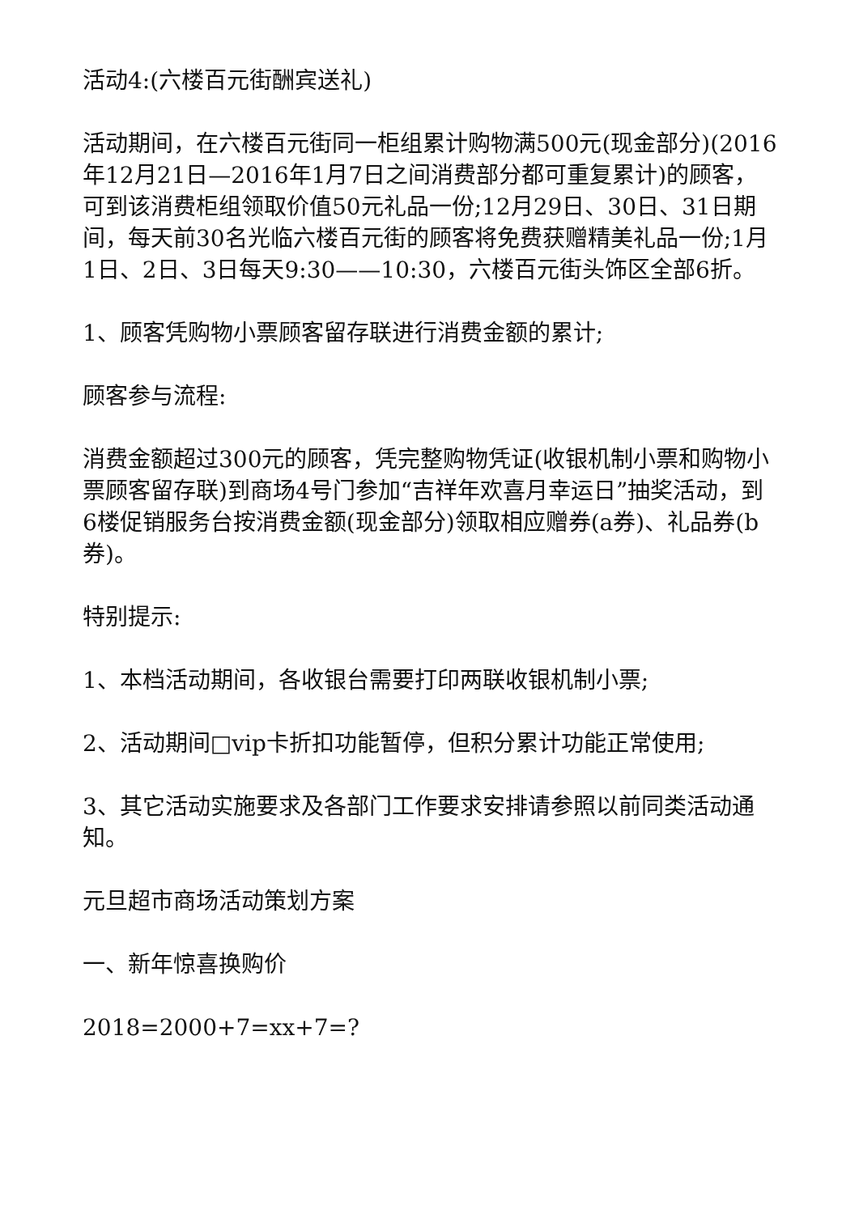活动4:(六楼百元街酬宾送礼)
活动期间，在六楼百元街同一柜组累计购物满500元(现金部分)(2016年12月21日—2016年1月7日之间消费部分都可重复累计)的顾客，可到该消费柜组领取价值50元礼品一份;12月29日、30日、31日期间，每天前30名光临六楼百元街的顾客将免费获赠精美礼品一份;1月1日、2日、3日每天9:30——10:30，六楼百元街头饰区全部6折。
1、顾客凭购物小票顾客留存联进行消费金额的累计;
顾客参与流程:
消费金额超过300元的顾客，凭完整购物凭证(收银机制小票和购物小票顾客留存联)到商场4号门参加“吉祥年欢喜月幸运日”抽奖活动，到6楼促销服务台按消费金额(现金部分)领取相应赠券(a券)、礼品券(b券)。
特别提示:
1、本档活动期间，各收银台需要打印两联收银机制小票;
2、活动期间□vip卡折扣功能暂停，但积分累计功能正常使用;
3、其它活动实施要求及各部门工作要求安排请参照以前同类活动通知。
元旦超市商场活动策划方案
一、新年惊喜换购价
2018=2000+7=xx+7=?